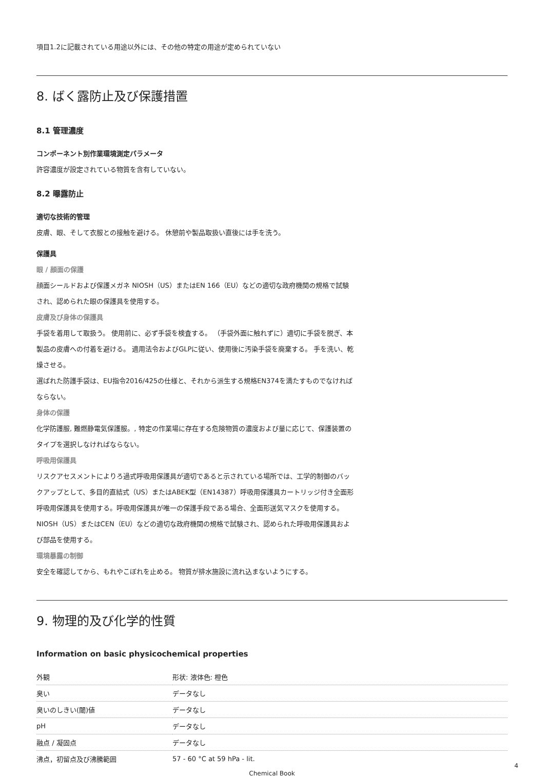項目1.2に記載されている用途以外には、その他の特定の用途が定められていない
8. ばく露防止及び保護措置
8.1 管理濃度
コンポーネント別作業環境測定パラメータ
許容濃度が設定されている物質を含有していない。
8.2 曝露防止
適切な技術的管理
皮膚、眼、そして衣服との接触を避ける。 休憩前や製品取扱い直後には手を洗う。
保護具
眼 / 顔面の保護
顔面シールドおよび保護メガネ NIOSH（US）またはEN 166（EU）などの適切な政府機関の規格で試験され、認められた眼の保護具を使用する。
皮膚及び身体の保護具
手袋を着用して取扱う。 使用前に、必ず手袋を検査する。 （手袋外面に触れずに）適切に手袋を脱ぎ、本製品の皮膚への付着を避ける。 適用法令およびGLPに従い、使用後に汚染手袋を廃棄する。 手を洗い、乾燥させる。
選ばれた防護手袋は、EU指令2016/425の仕様と、それから派生する規格EN374を満たすものでなければならない。
身体の保護
化学防護服, 難燃静電気保護服。, 特定の作業場に存在する危険物質の濃度および量に応じて、保護装置のタイプを選択しなければならない。
呼吸用保護具
リスクアセスメントによりろ過式呼吸用保護具が適切であると示されている場所では、工学的制御のバックアップとして、多目的直結式（US）またはABEK型（EN14387）呼吸用保護具カートリッジ付き全面形呼吸用保護具を使用する。呼吸用保護具が唯一の保護手段である場合、全面形送気マスクを使用する。 NIOSH（US）またはCEN（EU）などの適切な政府機関の規格で試験され、認められた呼吸用保護具および部品を使用する。
環境暴露の制御
安全を確認してから、もれやこぼれを止める。 物質が排水施設に流れ込まないようにする。
9. 物理的及び化学的性質
Information on basic physicochemical properties
| 外観 | 形状: 液体色: 橙色 |
| 臭い | データなし |
| 臭いのしきい(閾)値 | データなし |
| pH | データなし |
| 融点 / 凝固点 | データなし |
| 沸点，初留点及び沸騰範囲 | 57 - 60 °C at 59 hPa - lit. |
Chemical Book
4